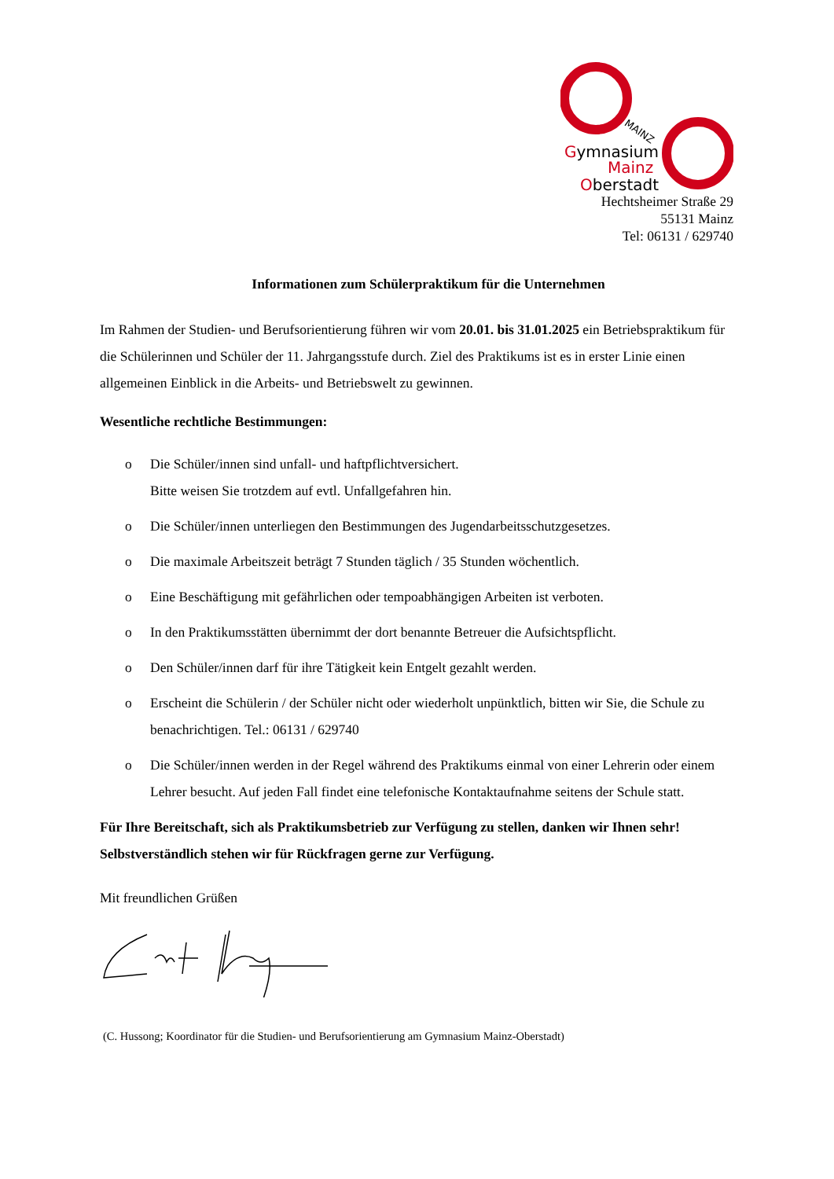MAINZ
Gymnasium
Mainz
Oberstadt
Hechtsheimer Straße 29
55131 Mainz
Tel: 06131 / 629740
Informationen zum Schülerpraktikum für die Unternehmen
Im Rahmen der Studien- und Berufsorientierung führen wir vom 20.01. bis 31.01.2025 ein Betriebspraktikum für die Schülerinnen und Schüler der 11. Jahrgangsstufe durch. Ziel des Praktikums ist es in erster Linie einen allgemeinen Einblick in die Arbeits- und Betriebswelt zu gewinnen.
Wesentliche rechtliche Bestimmungen:
o Die Schüler/innen sind unfall- und haftpflichtversichert.
Bitte weisen Sie trotzdem auf evtl. Unfallgefahren hin.
o Die Schüler/innen unterliegen den Bestimmungen des Jugendarbeitsschutzgesetzes.
o Die maximale Arbeitszeit beträgt 7 Stunden täglich / 35 Stunden wöchentlich.
o Eine Beschäftigung mit gefährlichen oder tempoabhängigen Arbeiten ist verboten.
o In den Praktikumsstätten übernimmt der dort benannte Betreuer die Aufsichtspflicht.
o Den Schüler/innen darf für ihre Tätigkeit kein Entgelt gezahlt werden.
o Erscheint die Schülerin / der Schüler nicht oder wiederholt unpünktlich, bitten wir Sie, die Schule zu benachrichtigen. Tel.: 06131 / 629740
o Die Schüler/innen werden in der Regel während des Praktikums einmal von einer Lehrerin oder einem Lehrer besucht. Auf jeden Fall findet eine telefonische Kontaktaufnahme seitens der Schule statt.
Für Ihre Bereitschaft, sich als Praktikumsbetrieb zur Verfügung zu stellen, danken wir Ihnen sehr! Selbstverständlich stehen wir für Rückfragen gerne zur Verfügung.
Mit freundlichen Grüßen
(C. Hussong; Koordinator für die Studien- und Berufsorientierung am Gymnasium Mainz-Oberstadt)